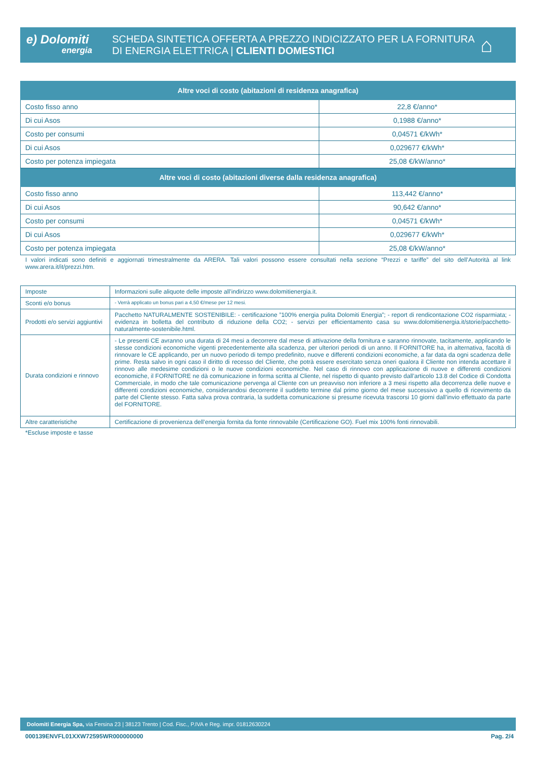e) Dolomiti
energia
SCHEDA SINTETICA OFFERTA A PREZZO INDICIZZATO PER LA FORNITURA
DI ENERGIA ELETTRICA | CLIENTI DOMESTICI
⌂
| Altre voci di costo (abitazioni di residenza anagrafica) | |
| --- | --- |
| Costo fisso anno | 22,8 €/anno* |
| Di cui Asos | 0,1988 €/anno* |
| Costo per consumi | 0,04571 €/kWh* |
| Di cui Asos | 0,029677 €/kWh* |
| Costo per potenza impiegata | 25,08 €/kW/anno* |
| Altre voci di costo (abitazioni diverse dalla residenza anagrafica) | |
| Costo fisso anno | 113,442 €/anno* |
| Di cui Asos | 90,642 €/anno* |
| Costo per consumi | 0,04571 €/kWh* |
| Di cui Asos | 0,029677 €/kWh* |
| Costo per potenza impiegata | 25,08 €/kW/anno* |
I valori indicati sono definiti e aggiornati trimestralmente da ARERA. Tali valori possono essere consultati nella sezione “Prezzi e tariffe” del sito dell’Autorità al link www.arera.it/it/prezzi.htm.
| Imposte | Informazioni sulle aliquote delle imposte all’indirizzo www.dolomitienergia.it. |
| Sconti e/o bonus | - Verrà applicato un bonus pari a 4,50 €/mese per 12 mesi. |
| Prodotti e/o servizi aggiuntivi | Pacchetto NATURALMENTE SOSTENIBILE: - certificazione ”100% energia pulita Dolomiti Energia”; - report di rendicontazione CO2 risparmiata; - evidenza in bolletta del contributo di riduzione della CO2; - servizi per efficientamento casa su www.dolomitienergia.it/storie/pacchetto-naturalmente-sostenibile.html. |
| Durata condizioni e rinnovo | - Le presenti CE avranno una durata di 24 mesi a decorrere dal mese di attivazione della fornitura e saranno rinnovate, tacitamente, applicando le stesse condizioni economiche vigenti precedentemente alla scadenza, per ulteriori periodi di un anno. Il FORNITORE ha, in alternativa, facoltà di rinnovare le CE applicando, per un nuovo periodo di tempo predefinito, nuove e differenti condizioni economiche, a far data da ogni scadenza delle prime. Resta salvo in ogni caso il diritto di recesso del Cliente, che potrà essere esercitato senza oneri qualora il Cliente non intenda accettare il rinnovo alle medesime condizioni o le nuove condizioni economiche. Nel caso di rinnovo con applicazione di nuove e differenti condizioni economiche, il FORNITORE ne dà comunicazione in forma scritta al Cliente, nel rispetto di quanto previsto dall’articolo 13.8 del Codice di Condotta Commerciale, in modo che tale comunicazione pervenga al Cliente con un preavviso non inferiore a 3 mesi rispetto alla decorrenza delle nuove e differenti condizioni economiche, considerandosi decorrente il suddetto termine dal primo giorno del mese successivo a quello di ricevimento da parte del Cliente stesso. Fatta salva prova contraria, la suddetta comunicazione si presume ricevuta trascorsi 10 giorni dall’invio effettuato da parte del FORNITORE. |
| Altre caratteristiche | Certificazione di provenienza dell’energia fornita da fonte rinnovabile (Certificazione GO). Fuel mix 100% fonti rinnovabili. |
*Escluse imposte e tasse
Dolomiti Energia Spa, via Fersina 23 | 38123 Trento | Cod. Fisc., P.IVA e Reg. impr. 01812630224
000139ENVFL01XXW72595WR000000000 Pag. 2/4